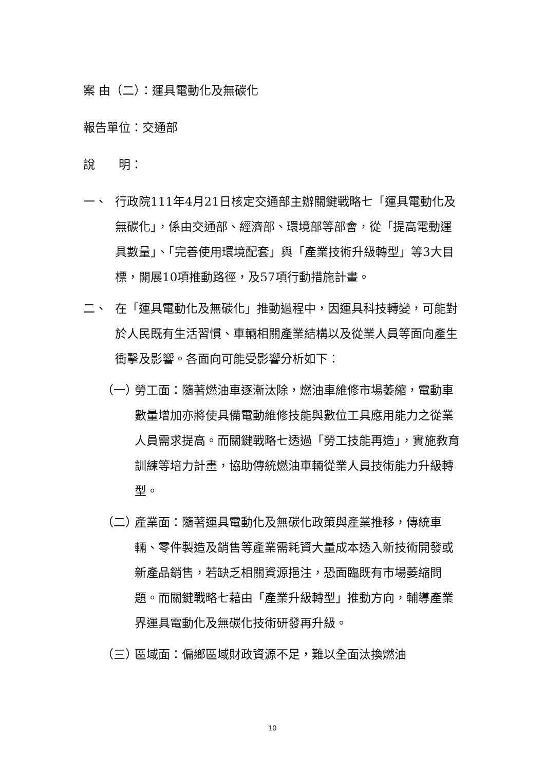案 由（二）：運具電動化及無碳化
報告單位：交通部
說　　明：
一、 行政院111年4月21日核定交通部主辦關鍵戰略七「運具電動化及無碳化」，係由交通部、經濟部、環境部等部會，從「提高電動運具數量」、「完善使用環境配套」與「產業技術升級轉型」等3大目標，開展10項推動路徑，及57項行動措施計畫。
二、 在「運具電動化及無碳化」推動過程中，因運具科技轉變，可能對於人民既有生活習慣、車輛相關產業結構以及從業人員等面向產生衝擊及影響。各面向可能受影響分析如下：
（一） 勞工面：隨著燃油車逐漸汰除，燃油車維修市場萎縮，電動車數量增加亦將使具備電動維修技能與數位工具應用能力之從業人員需求提高。而關鍵戰略七透過「勞工技能再造」，實施教育訓練等培力計畫，協助傳統燃油車輛從業人員技術能力升級轉型。
（二） 產業面：隨著運具電動化及無碳化政策與產業推移，傳統車輛、零件製造及銷售等產業需耗資大量成本透入新技術開發或新產品銷售，若缺乏相關資源挹注，恐面臨既有市場萎縮問題。而關鍵戰略七藉由「產業升級轉型」推動方向，輔導產業界運具電動化及無碳化技術研發再升級。
（三） 區域面：偏鄉區域財政資源不足，難以全面汰換燃油
10